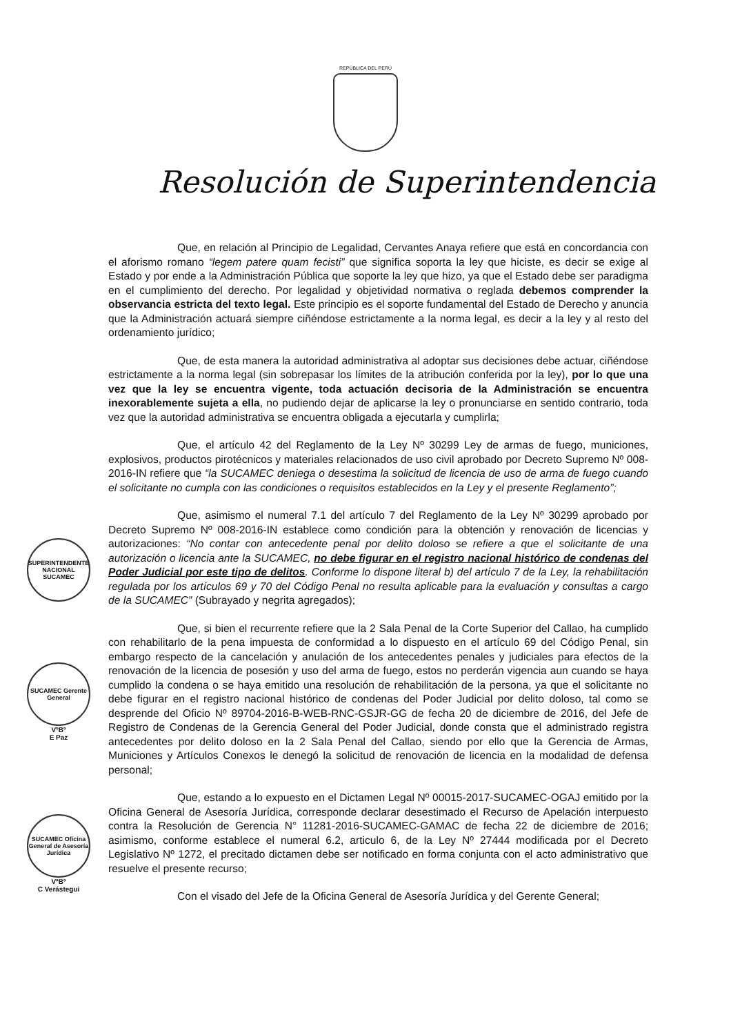REPÚBLICA DEL PERÚ
Resolución de Superintendencia
Que, en relación al Principio de Legalidad, Cervantes Anaya refiere que está en concordancia con el aforismo romano “legem patere quam fecisti” que significa soporta la ley que hiciste, es decir se exige al Estado y por ende a la Administración Pública que soporte la ley que hizo, ya que el Estado debe ser paradigma en el cumplimiento del derecho. Por legalidad y objetividad normativa o reglada debemos comprender la observancia estricta del texto legal. Este principio es el soporte fundamental del Estado de Derecho y anuncia que la Administración actuará siempre ciñéndose estrictamente a la norma legal, es decir a la ley y al resto del ordenamiento jurídico;
Que, de esta manera la autoridad administrativa al adoptar sus decisiones debe actuar, ciñéndose estrictamente a la norma legal (sin sobrepasar los límites de la atribución conferida por la ley), por lo que una vez que la ley se encuentra vigente, toda actuación decisoria de la Administración se encuentra inexorablemente sujeta a ella, no pudiendo dejar de aplicarse la ley o pronunciarse en sentido contrario, toda vez que la autoridad administrativa se encuentra obligada a ejecutarla y cumplirla;
Que, el artículo 42 del Reglamento de la Ley Nº 30299 Ley de armas de fuego, municiones, explosivos, productos pirotécnicos y materiales relacionados de uso civil aprobado por Decreto Supremo Nº 008-2016-IN refiere que “la SUCAMEC deniega o desestima la solicitud de licencia de uso de arma de fuego cuando el solicitante no cumpla con las condiciones o requisitos establecidos en la Ley y el presente Reglamento”;
Que, asimismo el numeral 7.1 del artículo 7 del Reglamento de la Ley Nº 30299 aprobado por Decreto Supremo Nº 008-2016-IN establece como condición para la obtención y renovación de licencias y autorizaciones: “No contar con antecedente penal por delito doloso se refiere a que el solicitante de una autorización o licencia ante la SUCAMEC, no debe figurar en el registro nacional histórico de condenas del Poder Judicial por este tipo de delitos. Conforme lo dispone literal b) del artículo 7 de la Ley, la rehabilitación regulada por los artículos 69 y 70 del Código Penal no resulta aplicable para la evaluación y consultas a cargo de la SUCAMEC” (Subrayado y negrita agregados);
Que, si bien el recurrente refiere que la 2 Sala Penal de la Corte Superior del Callao, ha cumplido con rehabilitarlo de la pena impuesta de conformidad a lo dispuesto en el artículo 69 del Código Penal, sin embargo respecto de la cancelación y anulación de los antecedentes penales y judiciales para efectos de la renovación de la licencia de posesión y uso del arma de fuego, estos no perderán vigencia aun cuando se haya cumplido la condena o se haya emitido una resolución de rehabilitación de la persona, ya que el solicitante no debe figurar en el registro nacional histórico de condenas del Poder Judicial por delito doloso, tal como se desprende del Oficio Nº 89704-2016-B-WEB-RNC-GSJR-GG de fecha 20 de diciembre de 2016, del Jefe de Registro de Condenas de la Gerencia General del Poder Judicial, donde consta que el administrado registra antecedentes por delito doloso en la 2 Sala Penal del Callao, siendo por ello que la Gerencia de Armas, Municiones y Artículos Conexos le denegó la solicitud de renovación de licencia en la modalidad de defensa personal;
Que, estando a lo expuesto en el Dictamen Legal Nº 00015-2017-SUCAMEC-OGAJ emitido por la Oficina General de Asesoría Jurídica, corresponde declarar desestimado el Recurso de Apelación interpuesto contra la Resolución de Gerencia N° 11281-2016-SUCAMEC-GAMAC de fecha 22 de diciembre de 2016; asimismo, conforme establece el numeral 6.2, articulo 6, de la Ley Nº 27444 modificada por el Decreto Legislativo Nº 1272, el precitado dictamen debe ser notificado en forma conjunta con el acto administrativo que resuelve el presente recurso;
Con el visado del Jefe de la Oficina General de Asesoría Jurídica y del Gerente General;
SUPERINTENDENTE NACIONAL SUCAMEC
SUCAMEC Gerente General
VºBº
E Paz
SUCAMEC Oficina General de Asesoría Jurídica
VºBº
C Verástegui